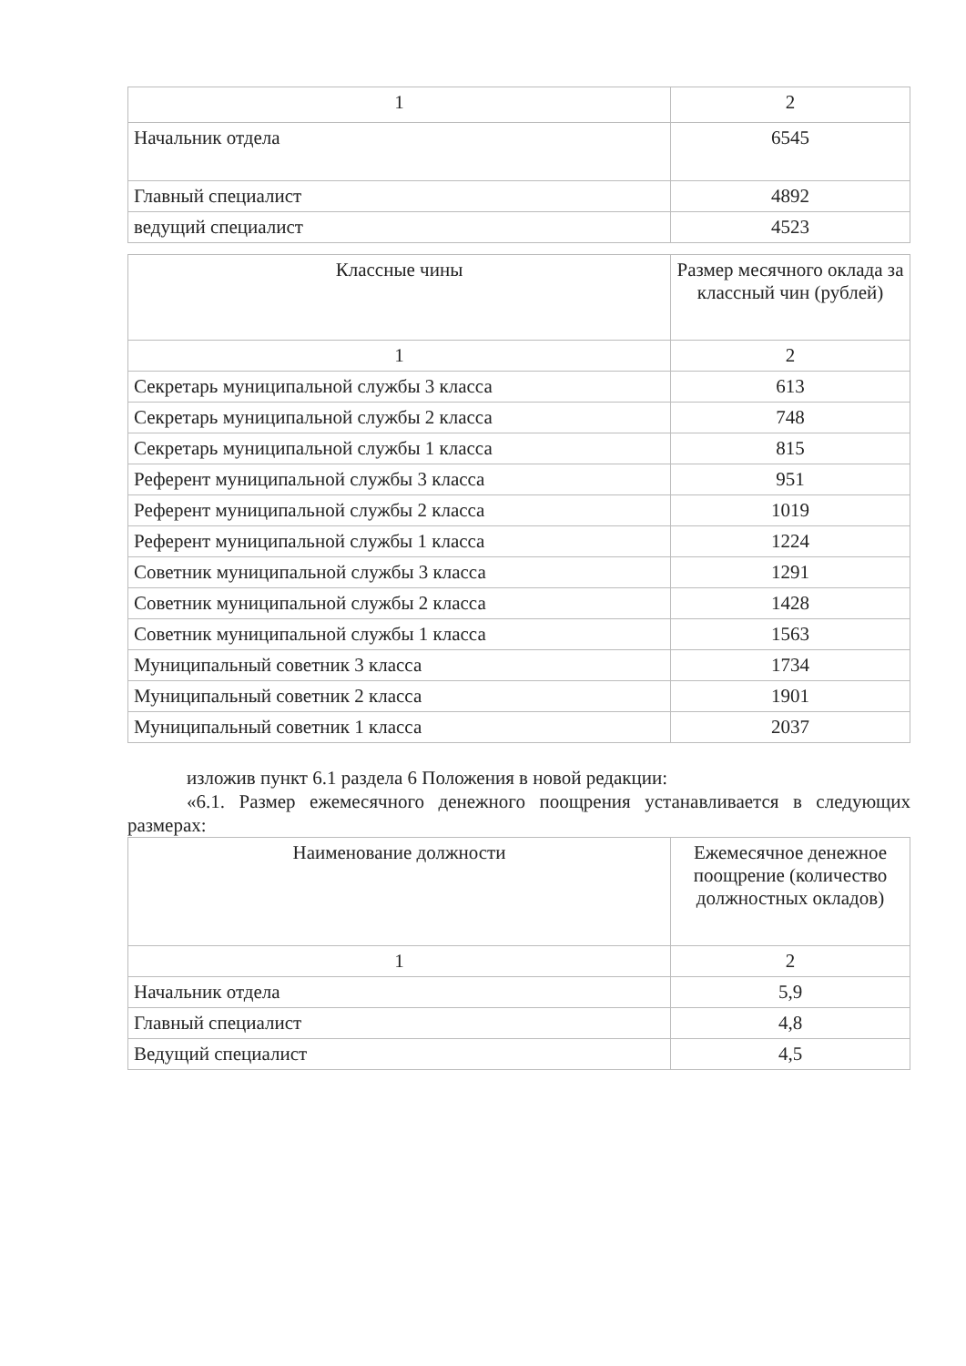| 1 | 2 |
| Начальник отдела | 6545 |
| Главный специалист | 4892 |
| ведущий специалист | 4523 |
| Классные чины | Размер месячного оклада за классный чин (рублей) |
| --- | --- |
| 1 | 2 |
| Секретарь муниципальной службы 3 класса | 613 |
| Секретарь муниципальной службы 2 класса | 748 |
| Секретарь муниципальной службы 1 класса | 815 |
| Референт муниципальной службы 3 класса | 951 |
| Референт муниципальной службы 2 класса | 1019 |
| Референт муниципальной службы 1 класса | 1224 |
| Советник муниципальной службы 3 класса | 1291 |
| Советник муниципальной службы 2 класса | 1428 |
| Советник муниципальной службы 1 класса | 1563 |
| Муниципальный советник 3 класса | 1734 |
| Муниципальный советник 2 класса | 1901 |
| Муниципальный советник 1 класса | 2037 |
изложив пункт 6.1 раздела 6 Положения в новой редакции:
«6.1. Размер ежемесячного денежного поощрения устанавливается в следующих размерах:
| Наименование должности | Ежемесячное денежное поощрение (количество должностных окладов) |
| --- | --- |
| 1 | 2 |
| Начальник отдела | 5,9 |
| Главный специалист | 4,8 |
| Ведущий специалист | 4,5 |